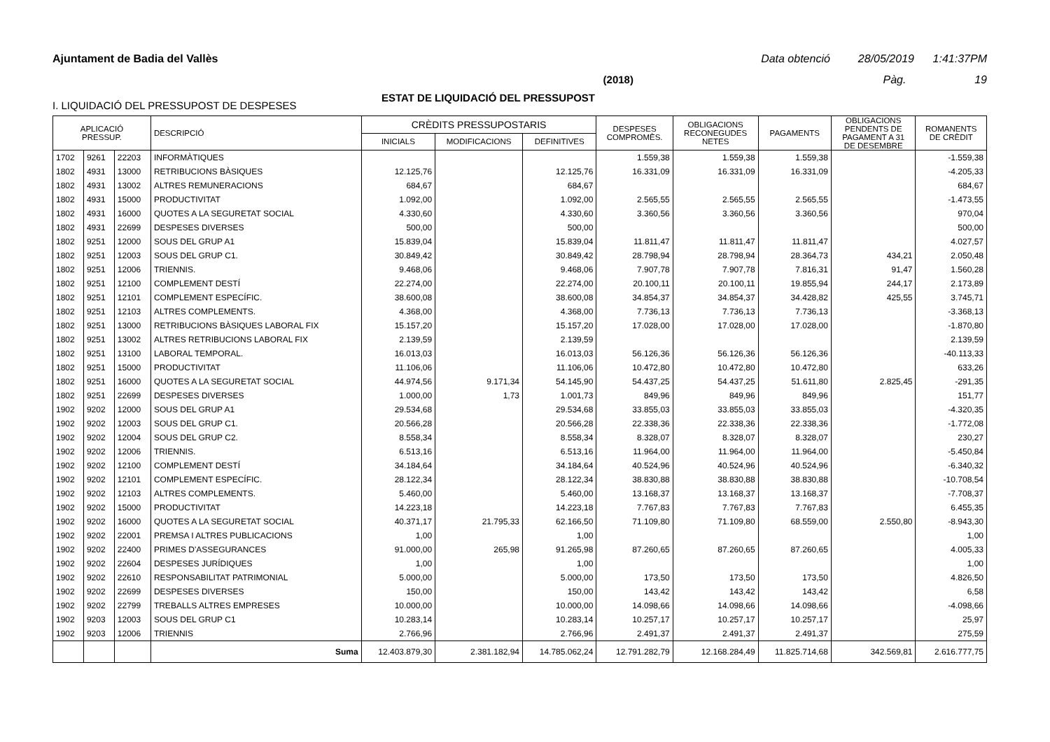Ajuntament de Badia del Vallès Data obtenció 28/05/2019 1:41:37PM
(2018) Pàg. 19
ESTAT DE LIQUIDACIÓ DEL PRESSUPOST
I. LIQUIDACIÓ DEL PRESSUPOST DE DESPESES
| APLICACIÓ PRESSUP. | | | DESCRIPCIÓ | CRÈDITS PRESSUPOSTARIS | | | DESPESES COMPROMÈS. | OBLIGACIONS RECONEGUDES NETES | PAGAMENTS | OBLIGACIONS PENDENTS DE PAGAMENT A 31 DE DESEMBRE | ROMANENTS DE CRÈDIT |
| --- | --- | --- | --- | --- | --- | --- | --- | --- | --- | --- | --- |
| | | | | INICIALS | MODIFICACIONS | DEFINITIVES | | | | | |
| 1702 | 9261 | 22203 | INFORMÀTIQUES | | | | 1.559,38 | 1.559,38 | 1.559,38 | | -1.559,38 |
| 1802 | 4931 | 13000 | RETRIBUCIONS BÀSIQUES | 12.125,76 | | 12.125,76 | 16.331,09 | 16.331,09 | 16.331,09 | | -4.205,33 |
| 1802 | 4931 | 13002 | ALTRES REMUNERACIONS | 684,67 | | 684,67 | | | | | 684,67 |
| 1802 | 4931 | 15000 | PRODUCTIVITAT | 1.092,00 | | 1.092,00 | 2.565,55 | 2.565,55 | 2.565,55 | | -1.473,55 |
| 1802 | 4931 | 16000 | QUOTES A LA SEGURETAT SOCIAL | 4.330,60 | | 4.330,60 | 3.360,56 | 3.360,56 | 3.360,56 | | 970,04 |
| 1802 | 4931 | 22699 | DESPESES DIVERSES | 500,00 | | 500,00 | | | | | 500,00 |
| 1802 | 9251 | 12000 | SOUS DEL GRUP A1 | 15.839,04 | | 15.839,04 | 11.811,47 | 11.811,47 | 11.811,47 | | 4.027,57 |
| 1802 | 9251 | 12003 | SOUS DEL GRUP C1. | 30.849,42 | | 30.849,42 | 28.798,94 | 28.798,94 | 28.364,73 | 434,21 | 2.050,48 |
| 1802 | 9251 | 12006 | TRIENNIS. | 9.468,06 | | 9.468,06 | 7.907,78 | 7.907,78 | 7.816,31 | 91,47 | 1.560,28 |
| 1802 | 9251 | 12100 | COMPLEMENT DESTÍ | 22.274,00 | | 22.274,00 | 20.100,11 | 20.100,11 | 19.855,94 | 244,17 | 2.173,89 |
| 1802 | 9251 | 12101 | COMPLEMENT ESPECÍFIC. | 38.600,08 | | 38.600,08 | 34.854,37 | 34.854,37 | 34.428,82 | 425,55 | 3.745,71 |
| 1802 | 9251 | 12103 | ALTRES COMPLEMENTS. | 4.368,00 | | 4.368,00 | 7.736,13 | 7.736,13 | 7.736,13 | | -3.368,13 |
| 1802 | 9251 | 13000 | RETRIBUCIONS BÀSIQUES LABORAL FIX | 15.157,20 | | 15.157,20 | 17.028,00 | 17.028,00 | 17.028,00 | | -1.870,80 |
| 1802 | 9251 | 13002 | ALTRES RETRIBUCIONS LABORAL FIX | 2.139,59 | | 2.139,59 | | | | | 2.139,59 |
| 1802 | 9251 | 13100 | LABORAL TEMPORAL. | 16.013,03 | | 16.013,03 | 56.126,36 | 56.126,36 | 56.126,36 | | -40.113,33 |
| 1802 | 9251 | 15000 | PRODUCTIVITAT | 11.106,06 | | 11.106,06 | 10.472,80 | 10.472,80 | 10.472,80 | | 633,26 |
| 1802 | 9251 | 16000 | QUOTES A LA SEGURETAT SOCIAL | 44.974,56 | 9.171,34 | 54.145,90 | 54.437,25 | 54.437,25 | 51.611,80 | 2.825,45 | -291,35 |
| 1802 | 9251 | 22699 | DESPESES DIVERSES | 1.000,00 | 1,73 | 1.001,73 | 849,96 | 849,96 | 849,96 | | 151,77 |
| 1902 | 9202 | 12000 | SOUS DEL GRUP A1 | 29.534,68 | | 29.534,68 | 33.855,03 | 33.855,03 | 33.855,03 | | -4.320,35 |
| 1902 | 9202 | 12003 | SOUS DEL GRUP C1. | 20.566,28 | | 20.566,28 | 22.338,36 | 22.338,36 | 22.338,36 | | -1.772,08 |
| 1902 | 9202 | 12004 | SOUS DEL GRUP C2. | 8.558,34 | | 8.558,34 | 8.328,07 | 8.328,07 | 8.328,07 | | 230,27 |
| 1902 | 9202 | 12006 | TRIENNIS. | 6.513,16 | | 6.513,16 | 11.964,00 | 11.964,00 | 11.964,00 | | -5.450,84 |
| 1902 | 9202 | 12100 | COMPLEMENT DESTÍ | 34.184,64 | | 34.184,64 | 40.524,96 | 40.524,96 | 40.524,96 | | -6.340,32 |
| 1902 | 9202 | 12101 | COMPLEMENT ESPECÍFIC. | 28.122,34 | | 28.122,34 | 38.830,88 | 38.830,88 | 38.830,88 | | -10.708,54 |
| 1902 | 9202 | 12103 | ALTRES COMPLEMENTS. | 5.460,00 | | 5.460,00 | 13.168,37 | 13.168,37 | 13.168,37 | | -7.708,37 |
| 1902 | 9202 | 15000 | PRODUCTIVITAT | 14.223,18 | | 14.223,18 | 7.767,83 | 7.767,83 | 7.767,83 | | 6.455,35 |
| 1902 | 9202 | 16000 | QUOTES A LA SEGURETAT SOCIAL | 40.371,17 | 21.795,33 | 62.166,50 | 71.109,80 | 71.109,80 | 68.559,00 | 2.550,80 | -8.943,30 |
| 1902 | 9202 | 22001 | PREMSA I ALTRES PUBLICACIONS | 1,00 | | 1,00 | | | | | 1,00 |
| 1902 | 9202 | 22400 | PRIMES D'ASSEGURANCES | 91.000,00 | 265,98 | 91.265,98 | 87.260,65 | 87.260,65 | 87.260,65 | | 4.005,33 |
| 1902 | 9202 | 22604 | DESPESES JURÍDIQUES | 1,00 | | 1,00 | | | | | 1,00 |
| 1902 | 9202 | 22610 | RESPONSABILITAT PATRIMONIAL | 5.000,00 | | 5.000,00 | 173,50 | 173,50 | 173,50 | | 4.826,50 |
| 1902 | 9202 | 22699 | DESPESES DIVERSES | 150,00 | | 150,00 | 143,42 | 143,42 | 143,42 | | 6,58 |
| 1902 | 9202 | 22799 | TREBALLS ALTRES EMPRESES | 10.000,00 | | 10.000,00 | 14.098,66 | 14.098,66 | 14.098,66 | | -4.098,66 |
| 1902 | 9203 | 12003 | SOUS DEL GRUP C1 | 10.283,14 | | 10.283,14 | 10.257,17 | 10.257,17 | 10.257,17 | | 25,97 |
| 1902 | 9203 | 12006 | TRIENNIS | 2.766,96 | | 2.766,96 | 2.491,37 | 2.491,37 | 2.491,37 | | 275,59 |
| | | | Suma | 12.403.879,30 | 2.381.182,94 | 14.785.062,24 | 12.791.282,79 | 12.168.284,49 | 11.825.714,68 | 342.569,81 | 2.616.777,75 |